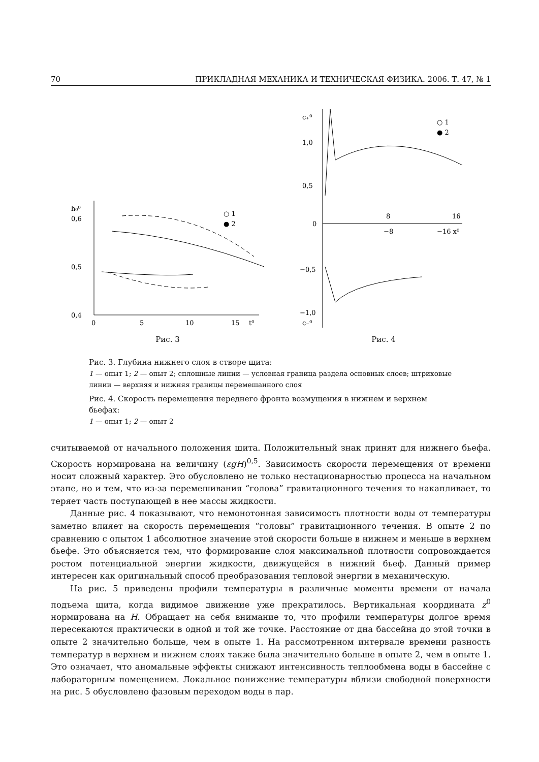70 ПРИКЛАДНАЯ МЕХАНИКА И ТЕХНИЧЕСКАЯ ФИЗИКА. 2006. Т. 47, № 1
h₀⁰
0,6
0,5
0,4
0
5
10
15
t⁰
○ 1
● 2
Рис. 3
c₊⁰
1,0
0,5
0
−0,5
−1,0
c₋⁰
8
16
−8
−16 x⁰
○ 1
● 2
Рис. 4
Рис. 3. Глубина нижнего слоя в створе щита:
1 — опыт 1; 2 — опыт 2; сплошные линии — условная граница раздела основных слоев; штриховые линии — верхняя и нижняя границы перемешанного слоя
Рис. 4. Скорость перемещения переднего фронта возмущения в нижнем и верхнем бьефах:
1 — опыт 1; 2 — опыт 2
считываемой от начального положения щита. Положительный знак принят для нижнего бьефа. Скорость нормирована на величину (εgH)<sup>0,5</sup>. Зависимость скорости перемещения от времени носит сложный характер. Это обусловлено не только нестационарностью процесса на начальном этапе, но и тем, что из-за перемешивания “голова” гравитационного течения то накапливает, то теряет часть поступающей в нее массы жидкости.
Данные рис. 4 показывают, что немонотонная зависимость плотности воды от температуры заметно влияет на скорость перемещения “головы” гравитационного течения. В опыте 2 по сравнению с опытом 1 абсолютное значение этой скорости больше в нижнем и меньше в верхнем бьефе. Это объясняется тем, что формирование слоя максимальной плотности сопровождается ростом потенциальной энергии жидкости, движущейся в нижний бьеф. Данный пример интересен как оригинальный способ преобразования тепловой энергии в механическую.
На рис. 5 приведены профили температуры в различные моменты времени от начала подъема щита, когда видимое движение уже прекратилось. Вертикальная координата z<sup>0</sup> нормирована на H. Обращает на себя внимание то, что профили температуры долгое время пересекаются практически в одной и той же точке. Расстояние от дна бассейна до этой точки в опыте 2 значительно больше, чем в опыте 1. На рассмотренном интервале времени разность температур в верхнем и нижнем слоях также была значительно больше в опыте 2, чем в опыте 1. Это означает, что аномальные эффекты снижают интенсивность теплообмена воды в бассейне с лабораторным помещением. Локальное понижение температуры вблизи свободной поверхности на рис. 5 обусловлено фазовым переходом воды в пар.